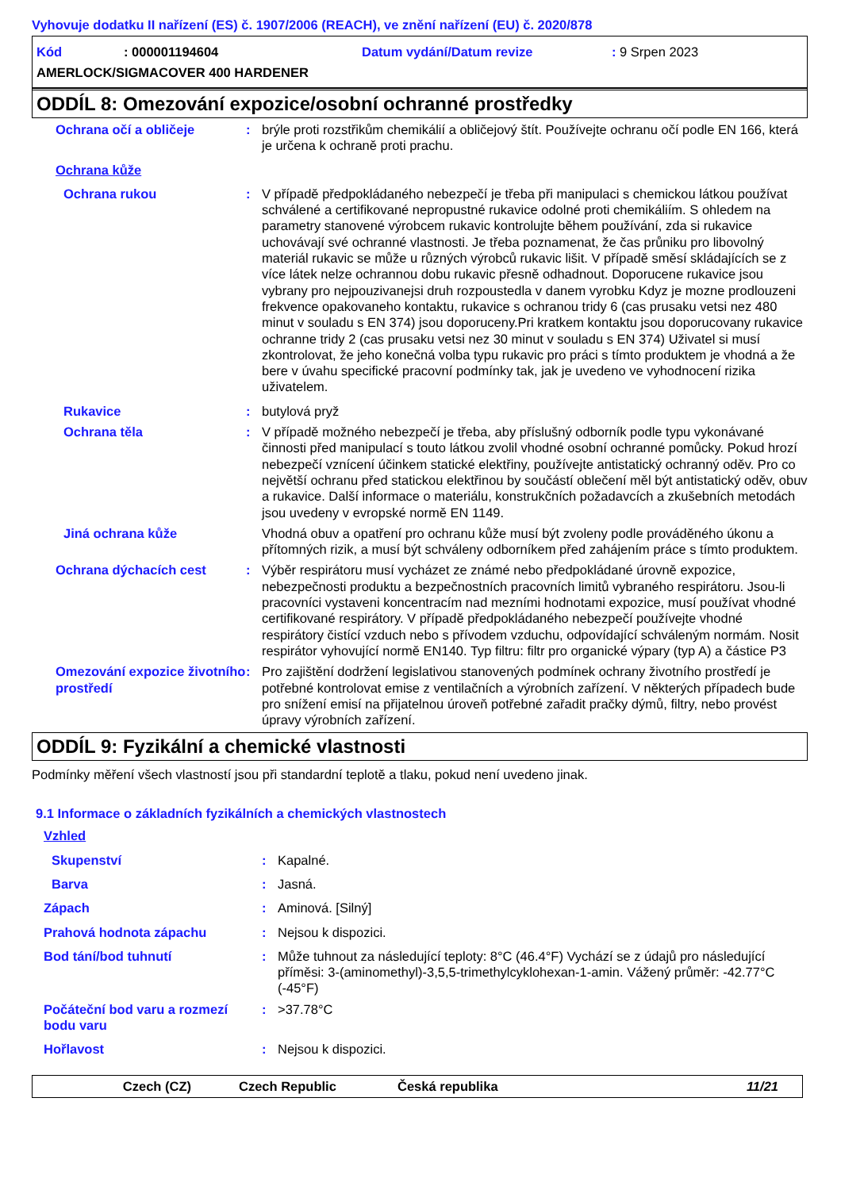Vyhovuje dodatku II nařízení (ES) č. 1907/2006 (REACH), ve znění nařízení (EU) č. 2020/878
Kód: 000001194604 Datum vydání/Datum revize: 9 Srpen 2023
AMERLOCK/SIGMACOVER 400 HARDENER
ODDÍL 8: Omezování expozice/osobní ochranné prostředky
Ochrana očí a obličeje : brýle proti rozstřikům chemikálií a obličejový štít. Používejte ochranu očí podle EN 166, která je určena k ochraně proti prachu.
Ochrana kůže
Ochrana rukou : V případě předpokládaného nebezpečí je třeba při manipulaci s chemickou látkou používat schválené a certifikované nepropustné rukavice odolné proti chemikáliím. S ohledem na parametry stanovené výrobcem rukavic kontrolujte během používání, zda si rukavice uchovávají své ochranné vlastnosti. Je třeba poznamenat, že čas průniku pro libovolný materiál rukavic se může u různých výrobců rukavic lišit. V případě směsí skládajících se z více látek nelze ochrannou dobu rukavic přesně odhadnout. Doporucene rukavice jsou vybrany pro nejpouzivanejsi druh rozpoustedla v danem vyrobku Kdyz je mozne prodlouzeni frekvence opakovaneho kontaktu, rukavice s ochranou tridy 6 (cas prusaku vetsi nez 480 minut v souladu s EN 374) jsou doporuceny.Pri kratkem kontaktu jsou doporucovany rukavice ochranne tridy 2 (cas prusaku vetsi nez 30 minut v souladu s EN 374) Uživatel si musí zkontrolovat, že jeho konečná volba typu rukavic pro práci s tímto produktem je vhodná a že bere v úvahu specifické pracovní podmínky tak, jak je uvedeno ve vyhodnocení rizika uživatelem.
Rukavice : butylová pryž
Ochrana těla : V případě možného nebezpečí je třeba, aby příslušný odborník podle typu vykonávané činnosti před manipulací s touto látkou zvolil vhodné osobní ochranné pomůcky. Pokud hrozí nebezpečí vznícení účinkem statické elektřiny, používejte antistatický ochranný oděv. Pro co největší ochranu před statickou elektřinou by součástí oblečení měl být antistatický oděv, obuv a rukavice. Další informace o materiálu, konstrukčních požadavcích a zkušebních metodách jsou uvedeny v evropské normě EN 1149.
Jiná ochrana kůže Vhodná obuv a opatření pro ochranu kůže musí být zvoleny podle prováděného úkonu a přítomných rizik, a musí být schváleny odborníkem před zahájením práce s tímto produktem.
Ochrana dýchacích cest : Výběr respirátoru musí vycházet ze známé nebo předpokládané úrovně expozice, nebezpečnosti produktu a bezpečnostních pracovních limitů vybraného respirátoru. Jsou-li pracovníci vystaveni koncentracím nad mezními hodnotami expozice, musí používat vhodné certifikované respirátory. V případě předpokládaného nebezpečí používejte vhodné respirátory čistící vzduch nebo s přívodem vzduchu, odpovídající schváleným normám. Nosit respirátor vyhovující normě EN140. Typ filtru: filtr pro organické výpary (typ A) a částice P3
Omezování expozice životního prostředí
: Pro zajištění dodržení legislativou stanovených podmínek ochrany životního prostředí je potřebné kontrolovat emise z ventilačních a výrobních zařízení. V některých případech bude pro snížení emisí na přijatelnou úroveň potřebné zařadit pračky dýmů, filtry, nebo provést úpravy výrobních zařízení.
ODDÍL 9: Fyzikální a chemické vlastnosti
Podmínky měření všech vlastností jsou při standardní teplotě a tlaku, pokud není uvedeno jinak.
9.1 Informace o základních fyzikálních a chemických vlastnostech
Vzhled
Skupenství : Kapalné.
Barva : Jasná.
Zápach : Aminová. [Silný]
Prahová hodnota zápachu : Nejsou k dispozici.
Bod tání/bod tuhnutí : Může tuhnout za následující teploty: 8°C (46.4°F) Vychází se z údajů pro následující příměsi: 3-(aminomethyl)-3,5,5-trimethylcyklohexan-1-amin. Vážený průměr: -42.77°C (-45°F)
Počáteční bod varu a rozmezí bodu varu
: >37.78°C
Hořlavost : Nejsou k dispozici.
Czech (CZ) Czech Republic Česká republika 11/21